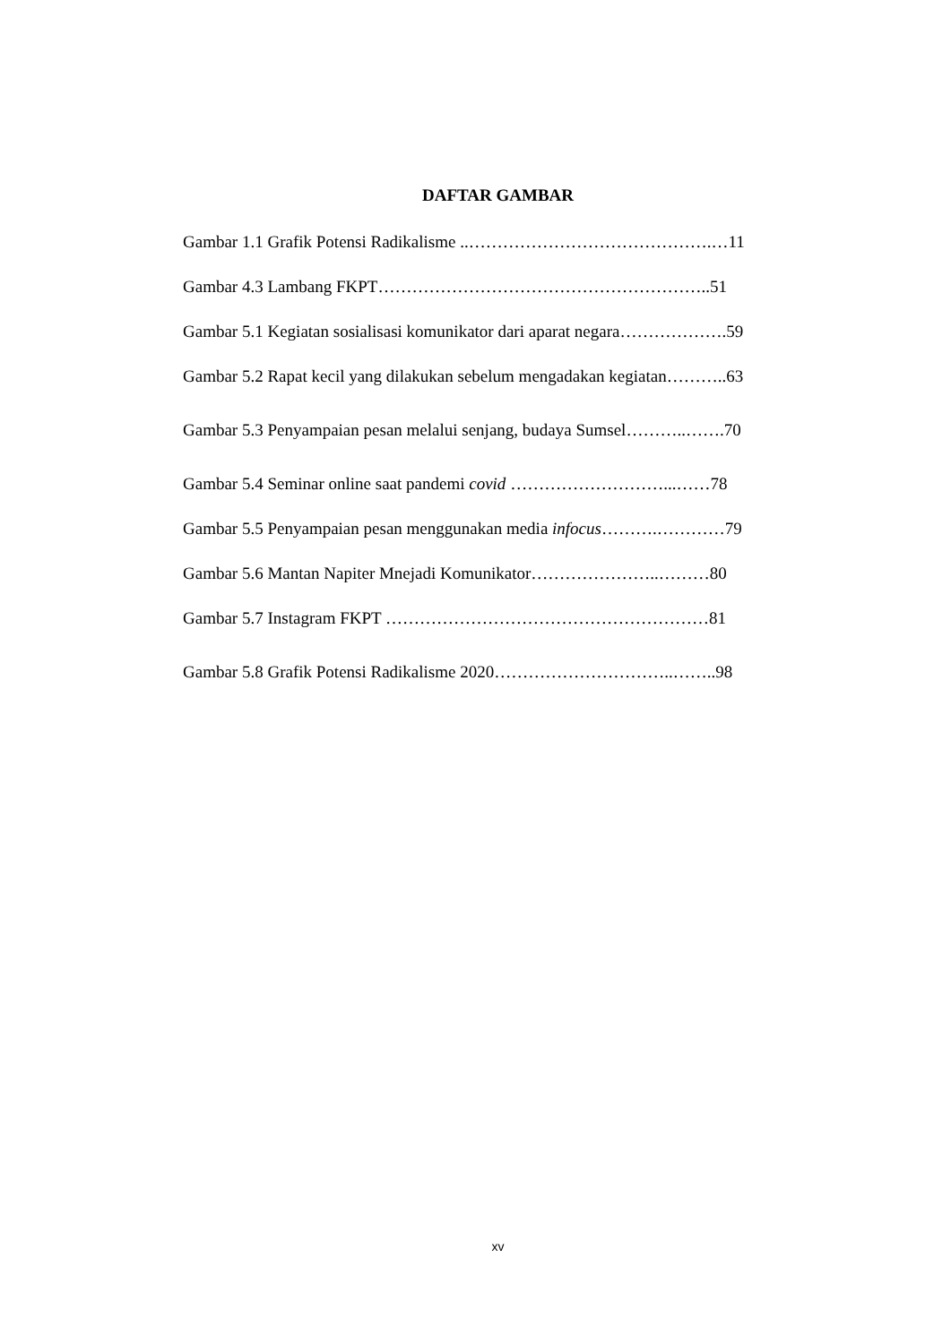DAFTAR GAMBAR
Gambar 1.1 Grafik Potensi Radikalisme ..…………………………………….…11
Gambar 4.3 Lambang FKPT…………………………………………………..51
Gambar 5.1 Kegiatan sosialisasi komunikator dari aparat negara……………….59
Gambar 5.2 Rapat kecil yang dilakukan sebelum mengadakan kegiatan………..63
Gambar 5.3 Penyampaian pesan melalui senjang, budaya Sumsel………..…….70
Gambar 5.4 Seminar online saat pandemi covid ………………………...……78
Gambar 5.5 Penyampaian pesan menggunakan media infocus……….…………79
Gambar 5.6 Mantan Napiter Mnejadi Komunikator…………………..………80
Gambar 5.7 Instagram FKPT …………………………………………………81
Gambar 5.8 Grafik Potensi Radikalisme 2020…………………………..……..98
xv